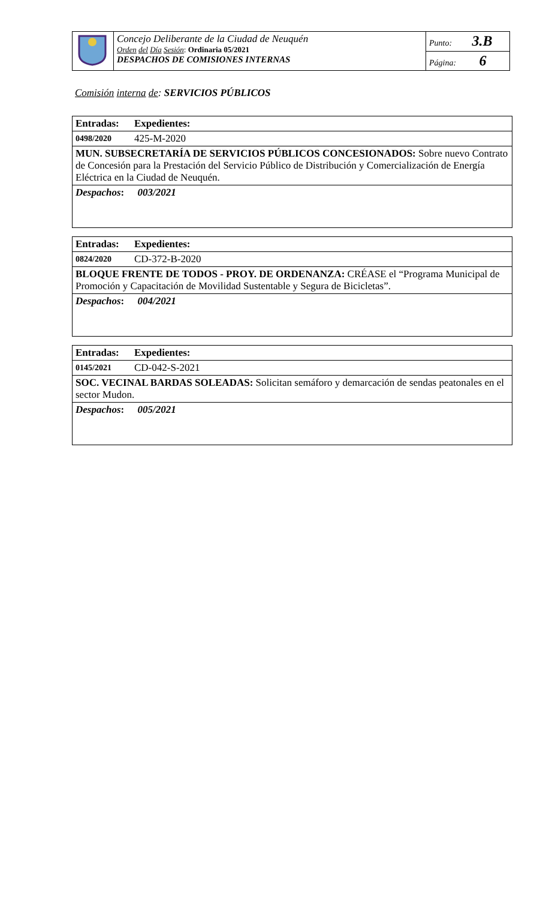| | Concejo Deliberante de la Ciudad de Neuquén Orden del Día Sesión : Ordinaria 05/2021 DESPACHOS DE COMISIONES INTERNAS | Punto: 3.B |
| | | Página: 6 |
Comisión interna de: SERVICIOS PÚBLICOS
| Entradas: | Expedientes: |
| 0498/2020 | 425-M-2020 |
| MUN. SUBSECRETARÍA DE SERVICIOS PÚBLICOS CONCESIONADOS: Sobre nuevo Contrato de Concesión para la Prestación del Servicio Público de Distribución y Comercialización de Energía Eléctrica en la Ciudad de Neuquén. | |
| Despachos : 003/2021 | |
| Entradas: | Expedientes: |
| 0824/2020 | CD-372-B-2020 |
| BLOQUE FRENTE DE TODOS - PROY. DE ORDENANZA: CRÉASE el “Programa Municipal de Promoción y Capacitación de Movilidad Sustentable y Segura de Bicicletas”. | |
| Despachos : 004/2021 | |
| Entradas: | Expedientes: |
| 0145/2021 | CD-042-S-2021 |
| SOC. VECINAL BARDAS SOLEADAS: Solicitan semáforo y demarcación de sendas peatonales en el sector Mudon. | |
| Despachos : 005/2021 | |